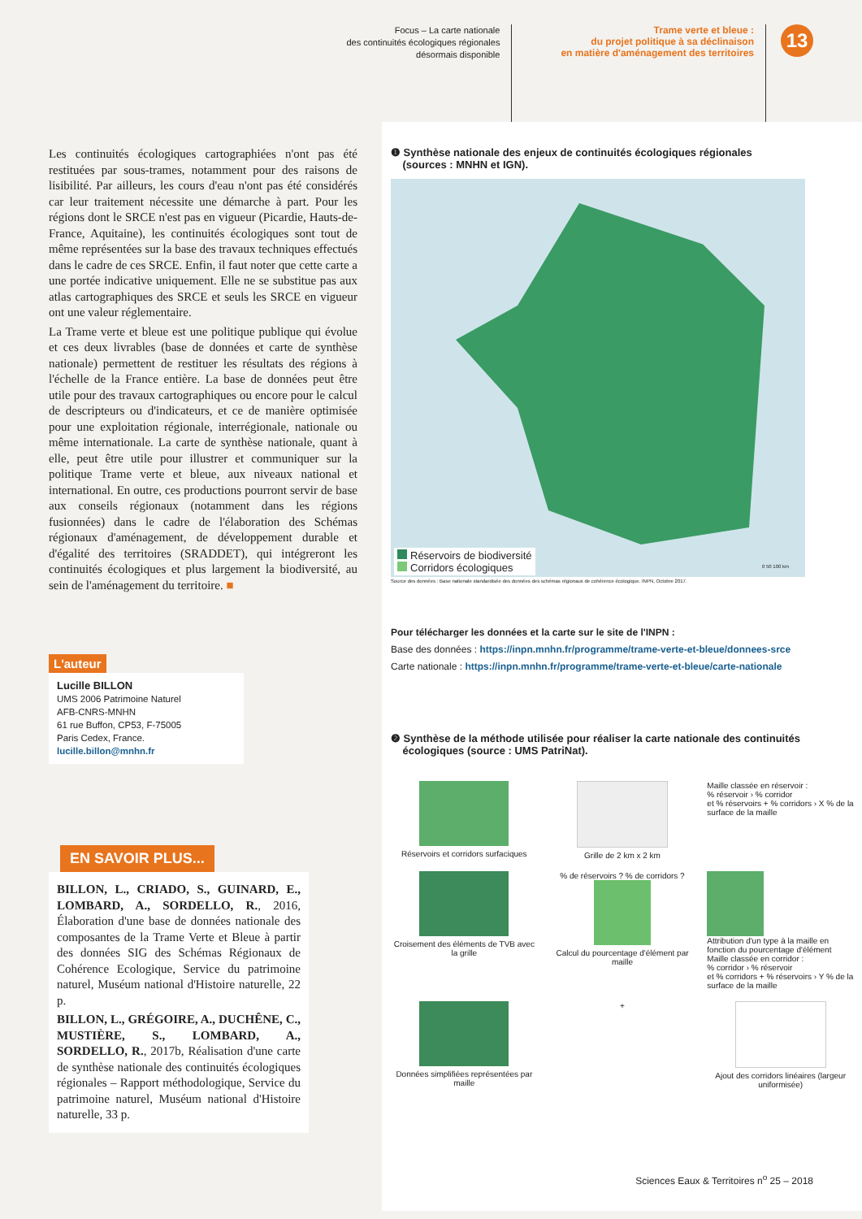Focus – La carte nationale
des continuités écologiques régionales
désormais disponible
Trame verte et bleue :
du projet politique à sa déclinaison
en matière d'aménagement des territoires
13
Les continuités écologiques cartographiées n'ont pas été restituées par sous-trames, notamment pour des raisons de lisibilité. Par ailleurs, les cours d'eau n'ont pas été considérés car leur traitement nécessite une démarche à part. Pour les régions dont le SRCE n'est pas en vigueur (Picardie, Hauts-de-France, Aquitaine), les continuités écologiques sont tout de même représentées sur la base des travaux techniques effectués dans le cadre de ces SRCE. Enfin, il faut noter que cette carte a une portée indicative uniquement. Elle ne se substitue pas aux atlas cartographiques des SRCE et seuls les SRCE en vigueur ont une valeur réglementaire.
La Trame verte et bleue est une politique publique qui évolue et ces deux livrables (base de données et carte de synthèse nationale) permettent de restituer les résultats des régions à l'échelle de la France entière. La base de données peut être utile pour des travaux cartographiques ou encore pour le calcul de descripteurs ou d'indicateurs, et ce de manière optimisée pour une exploitation régionale, interrégionale, nationale ou même internationale. La carte de synthèse nationale, quant à elle, peut être utile pour illustrer et communiquer sur la politique Trame verte et bleue, aux niveaux national et international. En outre, ces productions pourront servir de base aux conseils régionaux (notamment dans les régions fusionnées) dans le cadre de l'élaboration des Schémas régionaux d'aménagement, de développement durable et d'égalité des territoires (SRADDET), qui intégreront les continuités écologiques et plus largement la biodiversité, au sein de l'aménagement du territoire. ■
L'auteur
Lucille BILLON
UMS 2006 Patrimoine Naturel
AFB-CNRS-MNHN
61 rue Buffon, CP53, F-75005
Paris Cedex, France.
lucille.billon@mnhn.fr
EN SAVOIR PLUS...
BILLON, L., CRIADO, S., GUINARD, E., LOMBARD, A., SORDELLO, R., 2016, Élaboration d'une base de données nationale des composantes de la Trame Verte et Bleue à partir des données SIG des Schémas Régionaux de Cohérence Ecologique, Service du patrimoine naturel, Muséum national d'Histoire naturelle, 22 p.
BILLON, L., GRÉGOIRE, A., DUCHÊNE, C., MUSTIÈRE, S., LOMBARD, A., SORDELLO, R., 2017b, Réalisation d'une carte de synthèse nationale des continuités écologiques régionales – Rapport méthodologique, Service du patrimoine naturel, Muséum national d'Histoire naturelle, 33 p.
❶ Synthèse nationale des enjeux de continuités écologiques régionales
(sources : MNHN et IGN).
Réservoirs de biodiversité
Corridors écologiques
0 50 100 km
Source des données : Base nationale standardisée des données des schémas régionaux de cohérence écologique. INPN, Octobre 2017.
Pour télécharger les données et la carte sur le site de l'INPN :
Base des données : https://inpn.mnhn.fr/programme/trame-verte-et-bleue/donnees-srce
Carte nationale : https://inpn.mnhn.fr/programme/trame-verte-et-bleue/carte-nationale
❷ Synthèse de la méthode utilisée pour réaliser la carte nationale des continuités
écologiques (source : UMS PatriNat).
Réservoirs et corridors surfaciques
Grille de 2 km x 2 km
Maille classée en réservoir :
% réservoir › % corridor
et % réservoirs + % corridors › X % de la surface de la maille
Croisement des éléments de TVB avec la grille
% de réservoirs ? % de corridors ?
Calcul du pourcentage d'élément par maille
Attribution d'un type à la maille en fonction du pourcentage d'élément
Maille classée en corridor :
% corridor › % réservoir
et % corridors + % réservoirs › Y % de la surface de la maille
Données simplifiées représentées par maille
+
Ajout des corridors linéaires (largeur uniformisée)
Sciences Eaux & Territoires n<sup>o</sup> 25 – 2018